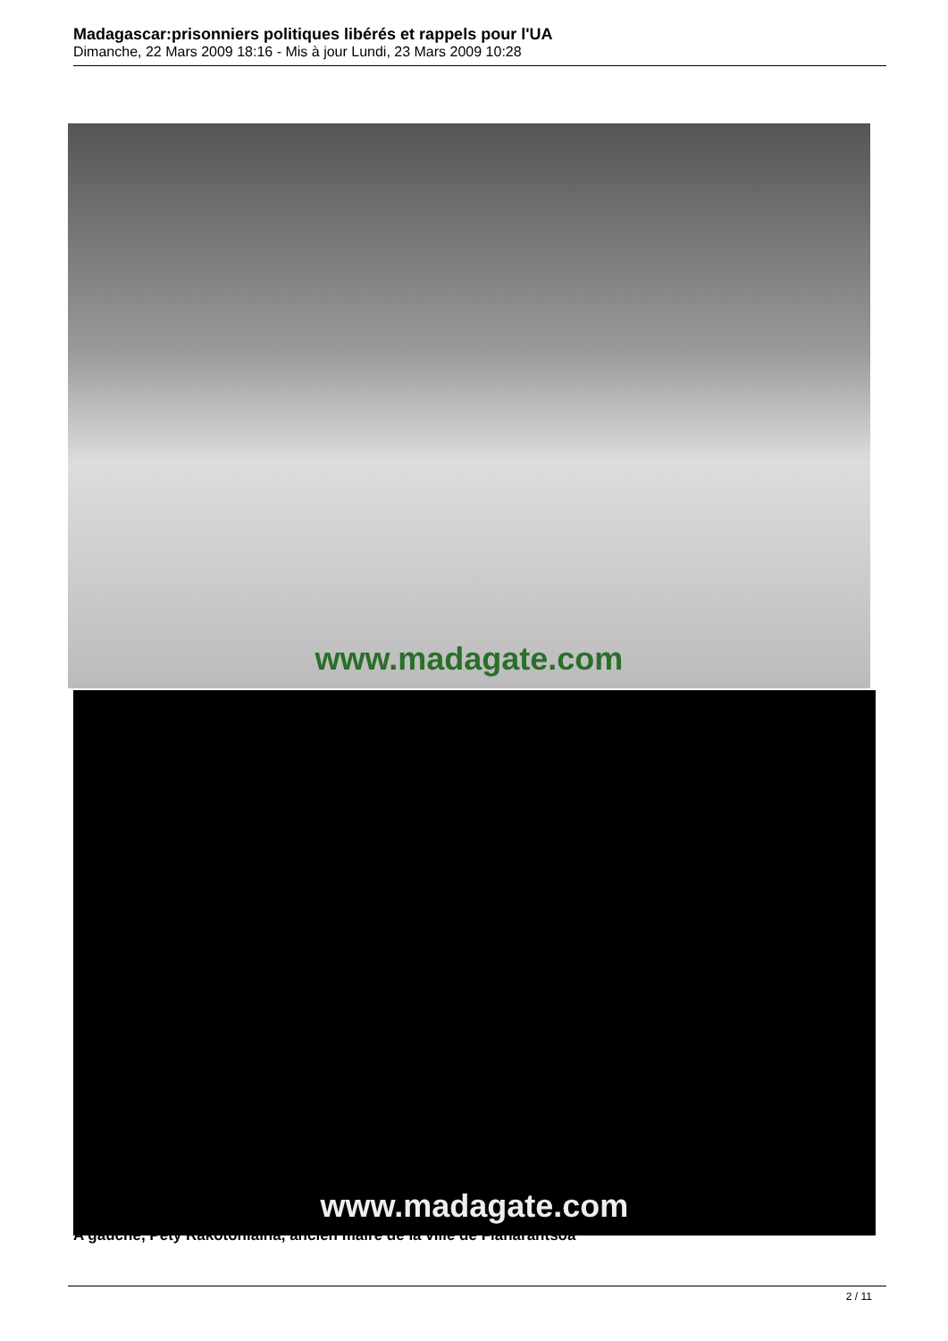Madagascar:prisonniers politiques libérés et rappels pour l'UA
Dimanche, 22 Mars 2009 18:16 - Mis à jour Lundi, 23 Mars 2009 10:28
www.madagate.com
www.madagate.com
A gauche, Pety Rakotoniaina, ancien maire de la ville de Fianarantsoa
2 / 11